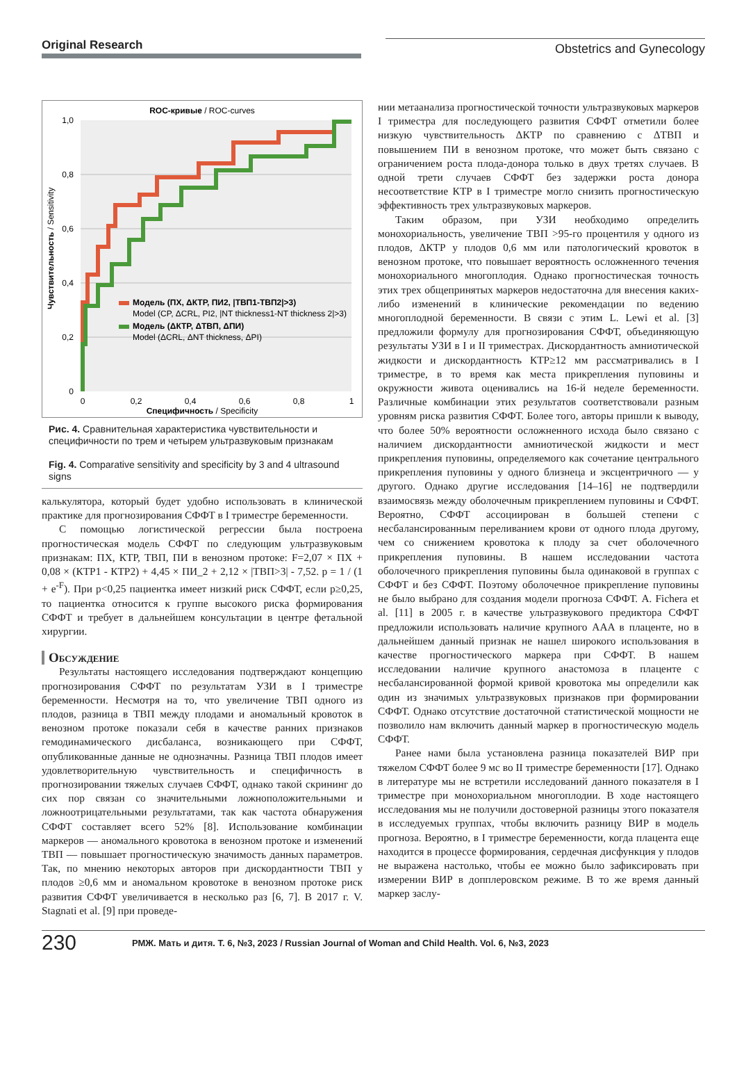Original Research
Obstetrics and Gynecology
ROC-кривые / ROC-curves
1,0
0,8
0,6
0,4
0,2
0
0
0,2
0,4
0,6
0,8
1
Специфичность / Specificity
Чувствительность / Sensitivity
Модель (ПХ, ΔКТР, ПИ2, |ТВП1-ТВП2|>3)
Model (CP, ΔCRL, PI2, |NT thickness1-NT thickness 2|>3)
Модель (ΔКТР, ΔТВП, ΔПИ)
Model (ΔCRL, ΔNT thickness, ΔPI)
Рис. 4. Сравнительная характеристика чувствительности и специфичности по трем и четырем ультразвуковым признакам
Fig. 4. Comparative sensitivity and specificity by 3 and 4 ultrasound signs
калькулятора, который будет удобно использовать в клинической практике для прогнозирования СФФТ в I триместре беременности.
С помощью логистической регрессии была построена прогностическая модель СФФТ по следующим ультразвуковым признакам: ПХ, КТР, ТВП, ПИ в венозном протоке: F=2,07 × ПХ + 0,08 × (КТР1 - КТР2) + 4,45 × ПИ_2 + 2,12 × |ТВП>3| - 7,52. p = 1 / (1 + e<sup>-F</sup>). При p<0,25 пациентка имеет низкий риск СФФТ, если p≥0,25, то пациентка относится к группе высокого риска формирования СФФТ и требует в дальнейшем консультации в центре фетальной хирургии.
Обсуждение
Результаты настоящего исследования подтверждают концепцию прогнозирования СФФТ по результатам УЗИ в I триместре беременности. Несмотря на то, что увеличение ТВП одного из плодов, разница в ТВП между плодами и аномальный кровоток в венозном протоке показали себя в качестве ранних признаков гемодинамического дисбаланса, возникающего при СФФТ, опубликованные данные не однозначны. Разница ТВП плодов имеет удовлетворительную чувствительность и специфичность в прогнозировании тяжелых случаев СФФТ, однако такой скрининг до сих пор связан со значительными ложноположительными и ложноотрицательными результатами, так как частота обнаружения СФФТ составляет всего 52% [8]. Использование комбинации маркеров — аномального кровотока в венозном протоке и изменений ТВП — повышает прогностическую значимость данных параметров. Так, по мнению некоторых авторов при дискордантности ТВП у плодов ≥0,6 мм и аномальном кровотоке в венозном протоке риск развития СФФТ увеличивается в несколько раз [6, 7]. В 2017 г. V. Stagnati et al. [9] при проведе-
нии метаанализа прогностической точности ультразвуковых маркеров I триместра для последующего развития СФФТ отметили более низкую чувствительность ΔКТР по сравнению с ΔТВП и повышением ПИ в венозном протоке, что может быть связано с ограничением роста плода-донора только в двух третях случаев. В одной трети случаев СФФТ без задержки роста донора несоответствие КТР в I триместре могло снизить прогностическую эффективность трех ультразвуковых маркеров.
Таким образом, при УЗИ необходимо определить монохориальность, увеличение ТВП >95-го процентиля у одного из плодов, ΔКТР у плодов 0,6 мм или патологический кровоток в венозном протоке, что повышает вероятность осложненного течения монохориального многоплодия. Однако прогностическая точность этих трех общепринятых маркеров недостаточна для внесения каких-либо изменений в клинические рекомендации по ведению многоплодной беременности. В связи с этим L. Lewi et al. [3] предложили формулу для прогнозирования СФФТ, объединяющую результаты УЗИ в I и II триместрах. Дискордантность амниотической жидкости и дискордантность КТР≥12 мм рассматривались в I триместре, в то время как места прикрепления пуповины и окружности живота оценивались на 16-й неделе беременности. Различные комбинации этих результатов соответствовали разным уровням риска развития СФФТ. Более того, авторы пришли к выводу, что более 50% вероятности осложненного исхода было связано с наличием дискордантности амниотической жидкости и мест прикрепления пуповины, определяемого как сочетание центрального прикрепления пуповины у одного близнеца и эксцентричного — у другого. Однако другие исследования [14–16] не подтвердили взаимосвязь между оболочечным прикреплением пуповины и СФФТ. Вероятно, СФФТ ассоциирован в большей степени с несбалансированным переливанием крови от одного плода другому, чем со снижением кровотока к плоду за счет оболочечного прикрепления пуповины. В нашем исследовании частота оболочечного прикрепления пуповины была одинаковой в группах с СФФТ и без СФФТ. Поэтому оболочечное прикрепление пуповины не было выбрано для создания модели прогноза СФФТ. A. Fichera et al. [11] в 2005 г. в качестве ультразвукового предиктора СФФТ предложили использовать наличие крупного AAA в плаценте, но в дальнейшем данный признак не нашел широкого использования в качестве прогностического маркера при СФФТ. В нашем исследовании наличие крупного анастомоза в плаценте с несбалансированной формой кривой кровотока мы определили как один из значимых ультразвуковых признаков при формировании СФФТ. Однако отсутствие достаточной статистической мощности не позволило нам включить данный маркер в прогностическую модель СФФТ.
Ранее нами была установлена разница показателей ВИР при тяжелом СФФТ более 9 мс во II триместре беременности [17]. Однако в литературе мы не встретили исследований данного показателя в I триместре при монохориальном многоплодии. В ходе настоящего исследования мы не получили достоверной разницы этого показателя в исследуемых группах, чтобы включить разницу ВИР в модель прогноза. Вероятно, в I триместре беременности, когда плацента еще находится в процессе формирования, сердечная дисфункция у плодов не выражена настолько, чтобы ее можно было зафиксировать при измерении ВИР в допплеровском режиме. В то же время данный маркер заслу-
230
РМЖ. Мать и дитя. Т. 6, №3, 2023 / Russian Journal of Woman and Child Health. Vol. 6, №3, 2023